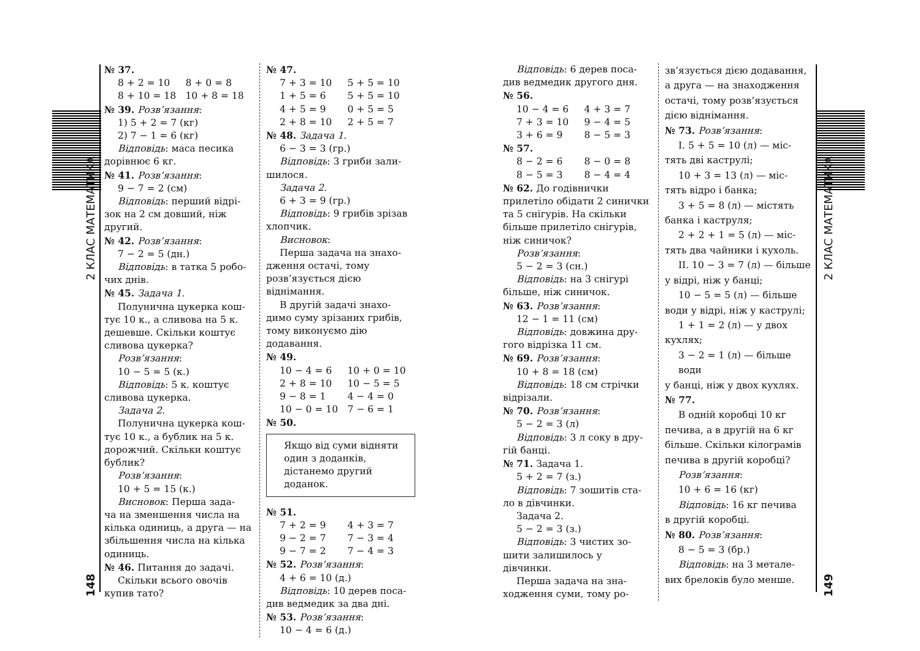2 КЛАС МАТЕМАТИКА
148
2 КЛАС МАТЕМАТИКА
149
№ 37.
8 + 2 = 10 8 + 0 = 8 8 + 10 = 18 10 + 8 = 18
№ 39. Розв’язання:
1) 5 + 2 = 7 (кг)
2) 7 − 1 = 6 (кг)
Відповідь: маса песика
дорівнює 6 кг.
№ 41. Розв’язання:
9 − 7 = 2 (см)
Відповідь: перший відрі-
зок на 2 см довший, ніж другий.
№ 42. Розв’язання:
7 − 2 = 5 (дн.)
Відповідь: в татка 5 робо-
чих днів.
№ 45. Задача 1.
Полунична цукерка кош-
тує 10 к., а сливова на 5 к. дешевше. Скільки коштує сливова цукерка?
Розв’язання:
10 − 5 = 5 (к.)
Відповідь: 5 к. коштує
сливова цукерка.
Задача 2.
Полунична цукерка кош-
тує 10 к., а бублик на 5 к. дорожчий. Скільки коштує бублик?
Розв’язання:
10 + 5 = 15 (к.)
Висновок: Перша зада-
ча на зменшення числа на кілька одиниць, а друга — на збільшення числа на кілька одиниць.
№ 46. Питання до задачі.
Скільки всього овочів
купив тато?
№ 47.
7 + 3 = 10 5 + 5 = 10 1 + 5 = 6 5 + 5 = 10 4 + 5 = 9 0 + 5 = 5 2 + 8 = 10 2 + 5 = 7
№ 48. Задача 1.
6 − 3 = 3 (гр.)
Відповідь: 3 гриби зали-
шилося.
Задача 2.
6 + 3 = 9 (гр.)
Відповідь: 9 грибів зрізав
хлопчик.
Висновок:
Перша задача на знахо-
дження остачі, тому розв’язується дією віднімання.
В другій задачі знахо-
димо суму зрізаних грибів, тому виконуємо дію додавання.
№ 49.
10 − 4 = 6 10 + 0 = 10 2 + 8 = 10 10 − 5 = 5 9 − 8 = 1 4 − 4 = 0 10 − 0 = 10 7 − 6 = 1
№ 50.
Якщо від суми відняти один з доданків, дістанемо другий доданок.
№ 51.
7 + 2 = 9 4 + 3 = 7 9 − 2 = 7 7 − 3 = 4 9 − 7 = 2 7 − 4 = 3
№ 52. Розв’язання:
4 + 6 = 10 (д.)
Відповідь: 10 дерев поса-
див ведмедик за два дні.
№ 53. Розв’язання:
10 − 4 = 6 (д.)
Відповідь: 6 дерев поса-
див ведмедик другого дня.
№ 56.
10 − 4 = 6 4 + 3 = 7 7 + 3 = 10 9 − 4 = 5 3 + 6 = 9 8 − 5 = 3
№ 57.
8 − 2 = 6 8 − 0 = 8 8 − 5 = 3 8 − 4 = 4
№ 62. До годівнички прилетіло обідати 2 синички та 5 снігурів. На скільки більше прилетіло снігурів, ніж синичок?
Розв’язання:
5 − 2 = 3 (сн.)
Відповідь: на 3 снігурі
більше, ніж синичок.
№ 63. Розв’язання:
12 − 1 = 11 (см)
Відповідь: довжина дру-
гого відрізка 11 см.
№ 69. Розв’язання:
10 + 8 = 18 (см)
Відповідь: 18 см стрічки
відрізали.
№ 70. Розв’язання:
5 − 2 = 3 (л)
Відповідь: 3 л соку в дру-
гій банці.
№ 71. Задача 1.
5 + 2 = 7 (з.)
Відповідь: 7 зошитів ста-
ло в дівчинки.
Задача 2.
5 − 2 = 3 (з.)
Відповідь: 3 чистих зо-
шити залишилось у дівчинки.
Перша задача на зна-
ходження суми, тому ро-
зв’язується дією додавання, а друга — на знаходження остачі, тому розв’язується дією віднімання.
№ 73. Розв’язання:
I. 5 + 5 = 10 (л) — міс-
тять дві каструлі;
10 + 3 = 13 (л) — міс-
тять відро і банка;
3 + 5 = 8 (л) — містять
банка і каструля;
2 + 2 + 1 = 5 (л) — міс-
тять два чайники і кухоль.
II. 10 − 3 = 7 (л) — більше
у відрі, ніж у банці;
10 − 5 = 5 (л) — більше
води у відрі, ніж у каструлі;
1 + 1 = 2 (л) — у двох
кухлях;
3 − 2 = 1 (л) — більше води
у банці, ніж у двох кухлях.
№ 77.
В одній коробці 10 кг
печива, а в другій на 6 кг більше. Скільки кілограмів печива в другій коробці?
Розв’язання:
10 + 6 = 16 (кг)
Відповідь: 16 кг печива
в другій коробці.
№ 80. Розв’язання:
8 − 5 = 3 (бр.)
Відповідь: на 3 метале-
вих брелоків було менше.